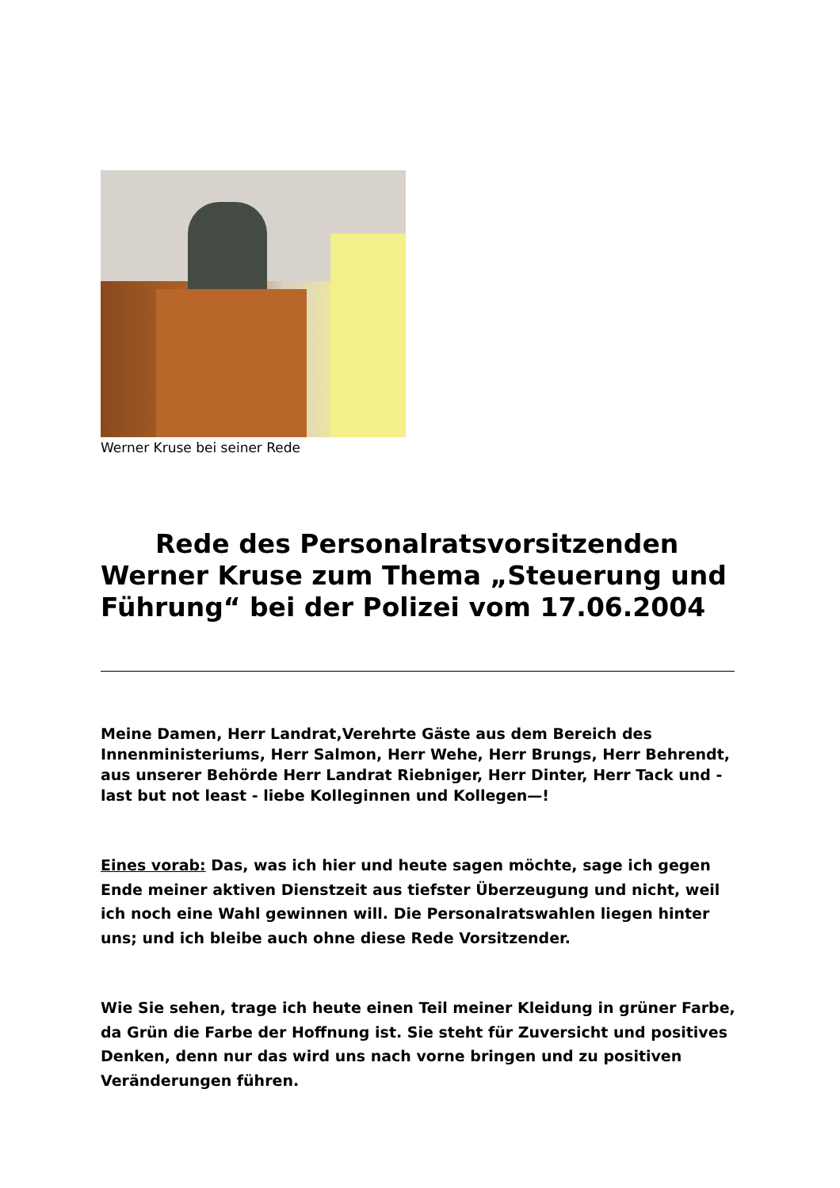Werner Kruse bei seiner Rede
Rede des Personalratsvorsitzenden Werner Kruse zum Thema „Steuerung und Führung“ bei der Polizei vom 17.06.2004
Meine Damen, Herr Landrat,Verehrte Gäste aus dem Bereich des Innenministeriums, Herr Salmon, Herr Wehe, Herr Brungs, Herr Behrendt,
aus unserer Behörde Herr Landrat Riebniger, Herr Dinter, Herr Tack und - last but not least - liebe Kolleginnen und Kollegen—!
Eines vorab: Das, was ich hier und heute sagen möchte, sage ich gegen Ende meiner aktiven Dienstzeit aus tiefster Überzeugung und nicht, weil ich noch eine Wahl gewinnen will. Die Personalratswahlen liegen hinter uns; und ich bleibe auch ohne diese Rede Vorsitzender.
Wie Sie sehen, trage ich heute einen Teil meiner Kleidung in grüner Farbe, da Grün die Farbe der Hoffnung ist. Sie steht für Zuversicht und positives Denken, denn nur das wird uns nach vorne bringen und zu positiven Veränderungen führen.